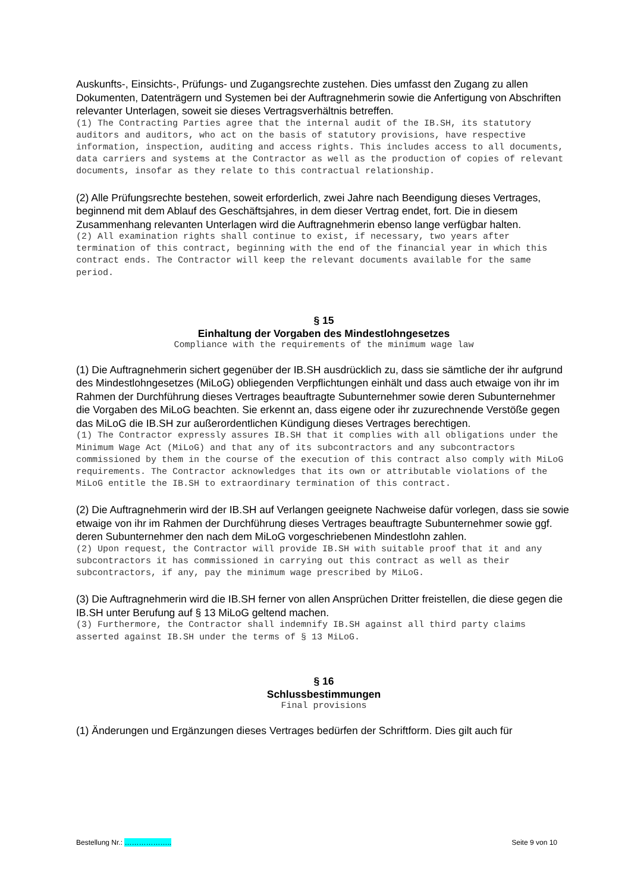Auskunfts-, Einsichts-, Prüfungs- und Zugangsrechte zustehen. Dies umfasst den Zugang zu allen Dokumenten, Datenträgern und Systemen bei der Auftragnehmerin sowie die Anfertigung von Abschriften relevanter Unterlagen, soweit sie dieses Vertragsverhältnis betreffen.
(1) The Contracting Parties agree that the internal audit of the IB.SH, its statutory auditors and auditors, who act on the basis of statutory provisions, have respective information, inspection, auditing and access rights. This includes access to all documents, data carriers and systems at the Contractor as well as the production of copies of relevant documents, insofar as they relate to this contractual relationship.
(2) Alle Prüfungsrechte bestehen, soweit erforderlich, zwei Jahre nach Beendigung dieses Vertrages, beginnend mit dem Ablauf des Geschäftsjahres, in dem dieser Vertrag endet, fort. Die in diesem Zusammenhang relevanten Unterlagen wird die Auftragnehmerin ebenso lange verfügbar halten.
(2) All examination rights shall continue to exist, if necessary, two years after termination of this contract, beginning with the end of the financial year in which this contract ends. The Contractor will keep the relevant documents available for the same period.
§ 15
Einhaltung der Vorgaben des Mindestlohngesetzes
Compliance with the requirements of the minimum wage law
(1) Die Auftragnehmerin sichert gegenüber der IB.SH ausdrücklich zu, dass sie sämtliche der ihr aufgrund des Mindestlohngesetzes (MiLoG) obliegenden Verpflichtungen einhält und dass auch etwaige von ihr im Rahmen der Durchführung dieses Vertrages beauftragte Subunternehmer sowie deren Subunternehmer die Vorgaben des MiLoG beachten. Sie erkennt an, dass eigene oder ihr zuzurechnende Verstöße gegen das MiLoG die IB.SH zur außerordentlichen Kündigung dieses Vertrages berechtigen.
(1) The Contractor expressly assures IB.SH that it complies with all obligations under the Minimum Wage Act (MiLoG) and that any of its subcontractors and any subcontractors commissioned by them in the course of the execution of this contract also comply with MiLoG requirements. The Contractor acknowledges that its own or attributable violations of the MiLoG entitle the IB.SH to extraordinary termination of this contract.
(2) Die Auftragnehmerin wird der IB.SH auf Verlangen geeignete Nachweise dafür vorlegen, dass sie sowie etwaige von ihr im Rahmen der Durchführung dieses Vertrages beauftragte Subunternehmer sowie ggf. deren Subunternehmer den nach dem MiLoG vorgeschriebenen Mindestlohn zahlen.
(2) Upon request, the Contractor will provide IB.SH with suitable proof that it and any subcontractors it has commissioned in carrying out this contract as well as their subcontractors, if any, pay the minimum wage prescribed by MiLoG.
(3) Die Auftragnehmerin wird die IB.SH ferner von allen Ansprüchen Dritter freistellen, die diese gegen die IB.SH unter Berufung auf § 13 MiLoG geltend machen.
(3) Furthermore, the Contractor shall indemnify IB.SH against all third party claims asserted against IB.SH under the terms of § 13 MiLoG.
§ 16
Schlussbestimmungen
Final provisions
(1) Änderungen und Ergänzungen dieses Vertrages bedürfen der Schriftform. Dies gilt auch für
Bestellung Nr.: ……………….. Seite 9 von 10